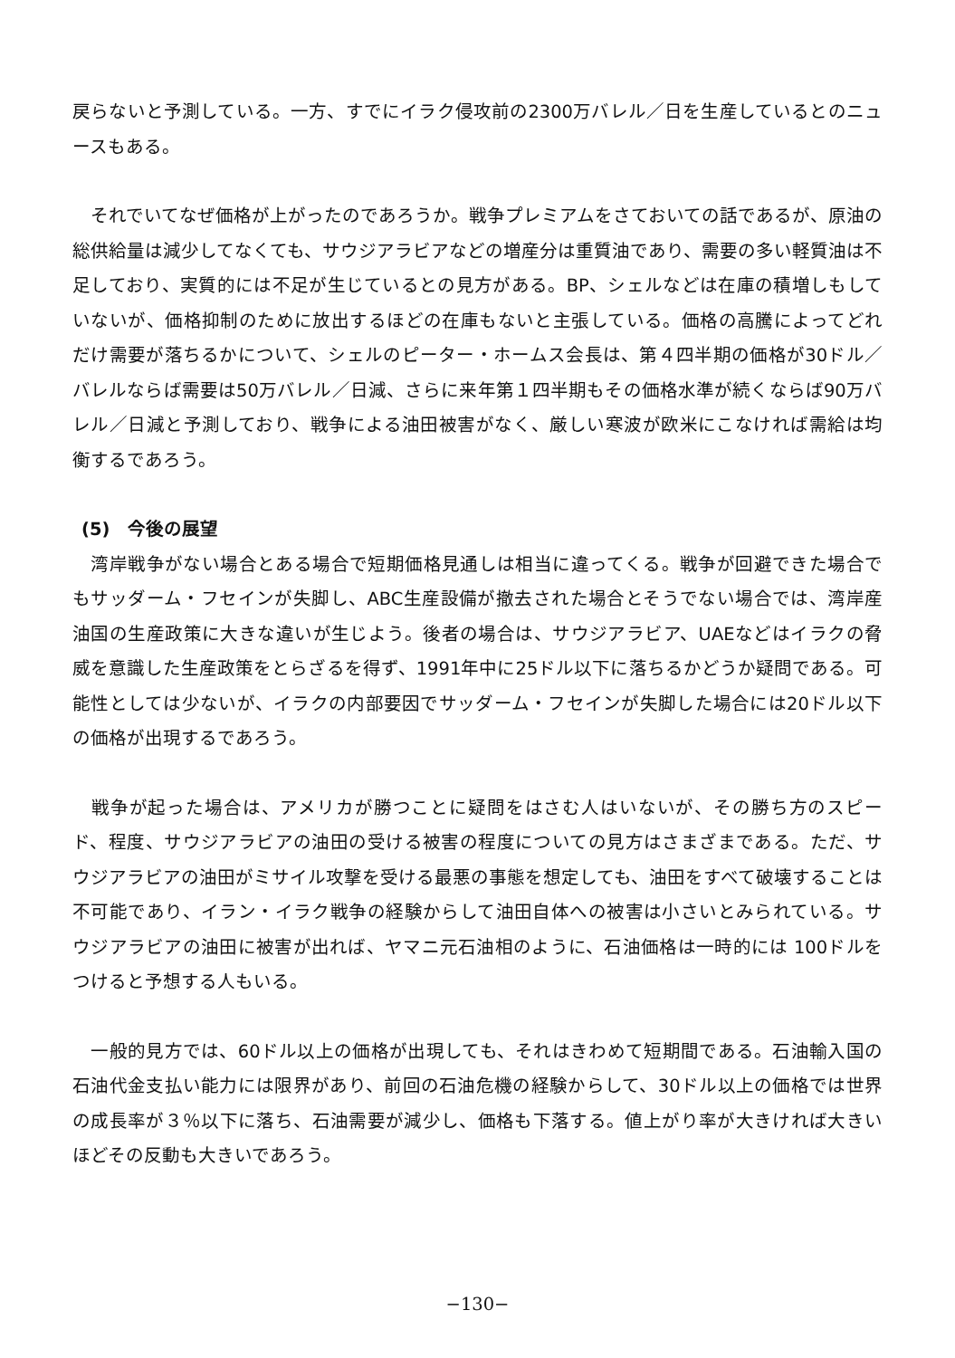戻らないと予測している。一方、すでにイラク侵攻前の2300万バレル／日を生産しているとのニュースもある。
　それでいてなぜ価格が上がったのであろうか。戦争プレミアムをさておいての話であるが、原油の総供給量は減少してなくても、サウジアラビアなどの増産分は重質油であり、需要の多い軽質油は不足しており、実質的には不足が生じているとの見方がある。BP、シェルなどは在庫の積増しもしていないが、価格抑制のために放出するほどの在庫もないと主張している。価格の高騰によってどれだけ需要が落ちるかについて、シェルのピーター・ホームス会長は、第４四半期の価格が30ドル／バレルならば需要は50万バレル／日減、さらに来年第１四半期もその価格水準が続くならば90万バレル／日減と予測しており、戦争による油田被害がなく、厳しい寒波が欧米にこなければ需給は均衡するであろう。
(5)　今後の展望
　湾岸戦争がない場合とある場合で短期価格見通しは相当に違ってくる。戦争が回避できた場合でもサッダーム・フセインが失脚し、ABC生産設備が撤去された場合とそうでない場合では、湾岸産油国の生産政策に大きな違いが生じよう。後者の場合は、サウジアラビア、UAEなどはイラクの脅威を意識した生産政策をとらざるを得ず、1991年中に25ドル以下に落ちるかどうか疑問である。可能性としては少ないが、イラクの内部要因でサッダーム・フセインが失脚した場合には20ドル以下の価格が出現するであろう。
　戦争が起った場合は、アメリカが勝つことに疑問をはさむ人はいないが、その勝ち方のスピード、程度、サウジアラビアの油田の受ける被害の程度についての見方はさまざまである。ただ、サウジアラビアの油田がミサイル攻撃を受ける最悪の事態を想定しても、油田をすべて破壊することは不可能であり、イラン・イラク戦争の経験からして油田自体への被害は小さいとみられている。サウジアラビアの油田に被害が出れば、ヤマニ元石油相のように、石油価格は一時的には 100ドルをつけると予想する人もいる。
　一般的見方では、60ドル以上の価格が出現しても、それはきわめて短期間である。石油輸入国の石油代金支払い能力には限界があり、前回の石油危機の経験からして、30ドル以上の価格では世界の成長率が３％以下に落ち、石油需要が減少し、価格も下落する。値上がり率が大きければ大きいほどその反動も大きいであろう。
−130−